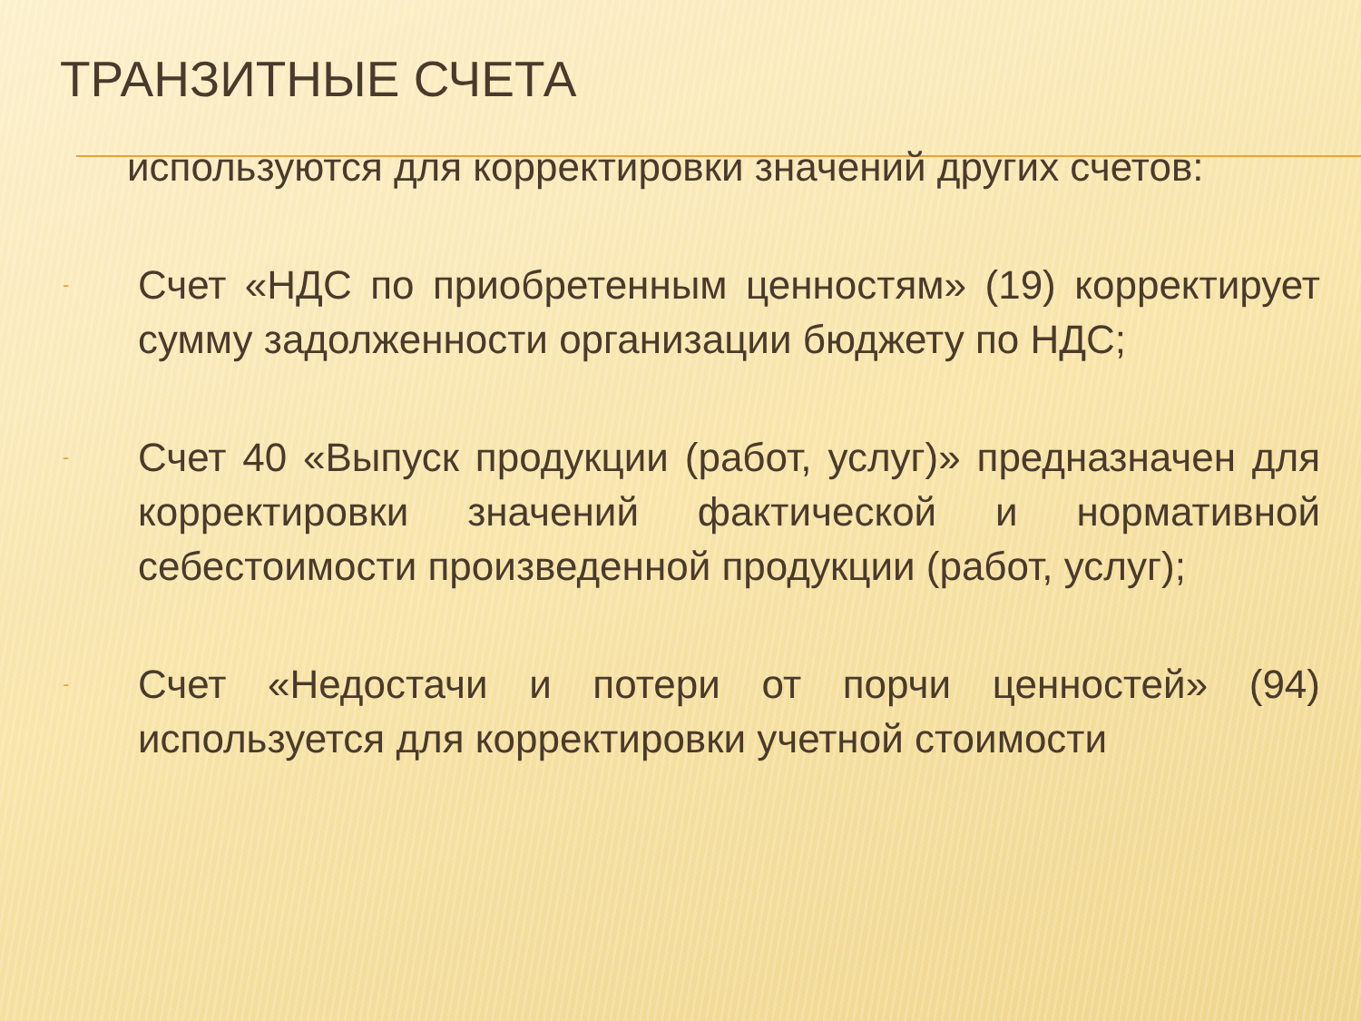ТРАНЗИТНЫЕ СЧЕТА
используются для корректировки значений других счетов:
- Счет «НДС по приобретенным ценностям» (19) корректирует сумму задолженности организации бюджету по НДС;
- Счет 40 «Выпуск продукции (работ, услуг)» предназначен для корректировки значений фактической и нормативной себестоимости произведенной продукции (работ, услуг);
- Счет «Недостачи и потери от порчи ценностей» (94) используется для корректировки учетной стоимости